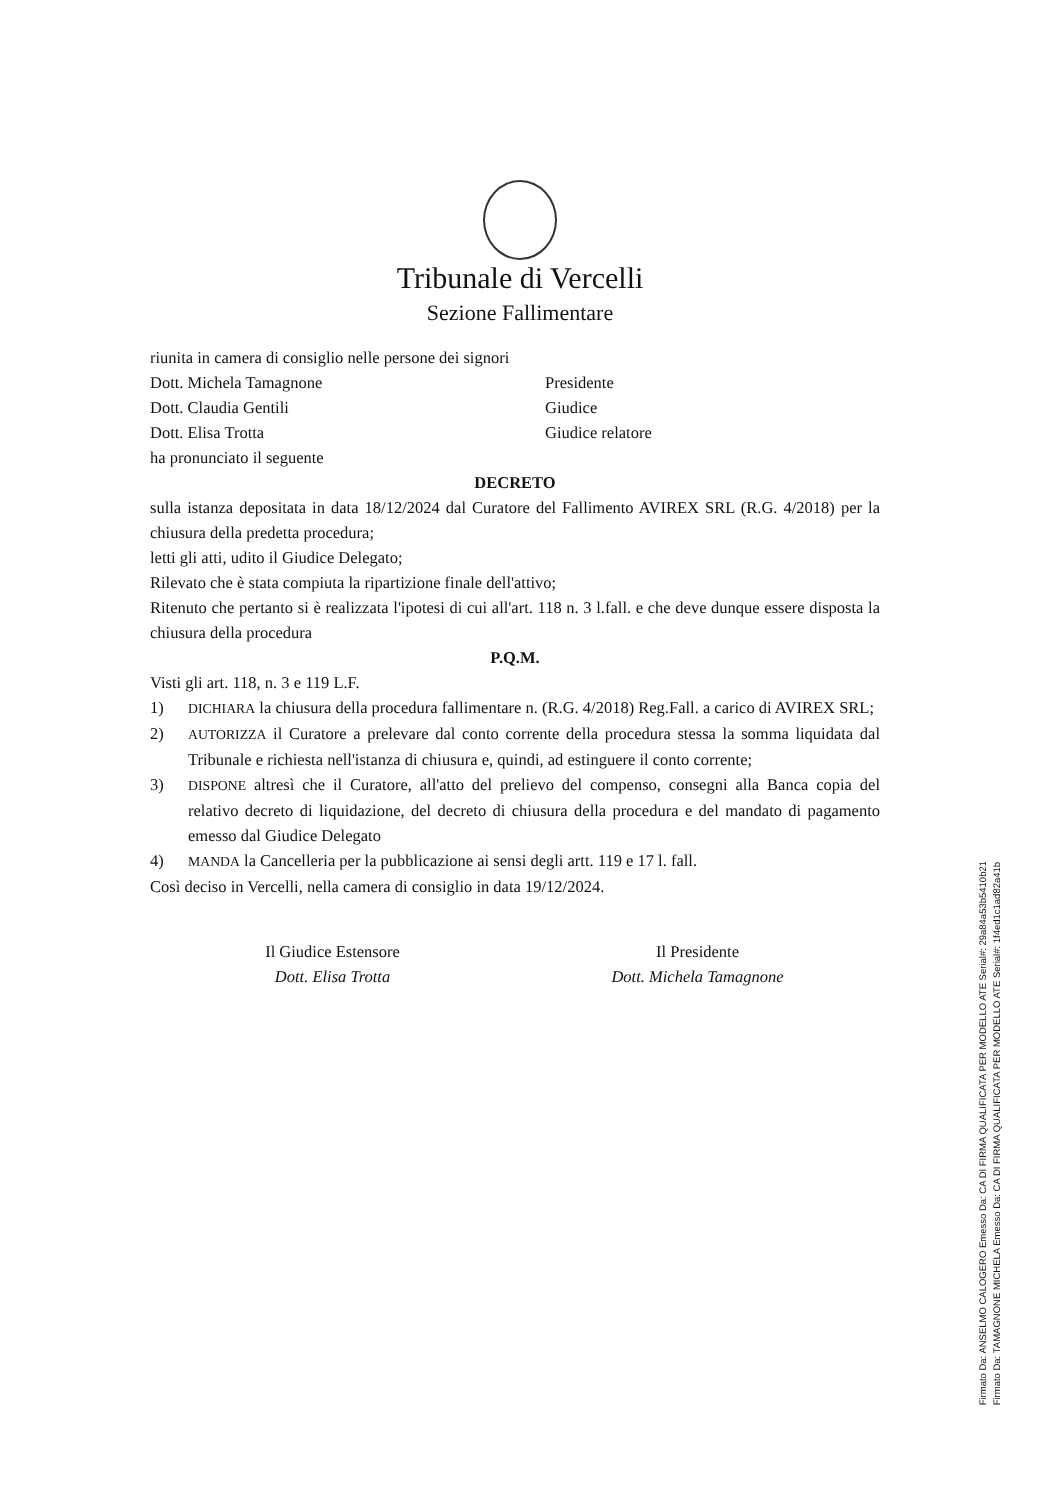Tribunale di Vercelli
Sezione Fallimentare
riunita in camera di consiglio nelle persone dei signori
Dott. Michela Tamagnone Presidente
Dott. Claudia Gentili Giudice
Dott. Elisa Trotta Giudice relatore
ha pronunciato il seguente
DECRETO
sulla istanza depositata in data 18/12/2024 dal Curatore del Fallimento AVIREX SRL (R.G. 4/2018) per la chiusura della predetta procedura;
letti gli atti, udito il Giudice Delegato;
Rilevato che è stata compiuta la ripartizione finale dell'attivo;
Ritenuto che pertanto si è realizzata l'ipotesi di cui all'art. 118 n. 3 l.fall. e che deve dunque essere disposta la chiusura della procedura
P.Q.M.
Visti gli art. 118, n. 3 e 119 L.F.
1)
DICHIARA la chiusura della procedura fallimentare n. (R.G. 4/2018) Reg.Fall. a carico di AVIREX SRL;
2)
AUTORIZZA il Curatore a prelevare dal conto corrente della procedura stessa la somma liquidata dal Tribunale e richiesta nell'istanza di chiusura e, quindi, ad estinguere il conto corrente;
3)
DISPONE altresì che il Curatore, all'atto del prelievo del compenso, consegni alla Banca copia del relativo decreto di liquidazione, del decreto di chiusura della procedura e del mandato di pagamento emesso dal Giudice Delegato
4)
MANDA la Cancelleria per la pubblicazione ai sensi degli artt. 119 e 17 l. fall.
Così deciso in Vercelli, nella camera di consiglio in data 19/12/2024.
Il Giudice Estensore
Dott. Elisa Trotta
Il Presidente
Dott. Michela Tamagnone
Firmato Da: ANSELMO CALOGERO Emesso Da: CA DI FIRMA QUALIFICATA PER MODELLO ATE Serial#: 29a84a53b5410b21 Firmato Da: TAMAGNONE MICHELA Emesso Da: CA DI FIRMA QUALIFICATA PER MODELLO ATE Serial#: 1f4ed1c1ad82a41b